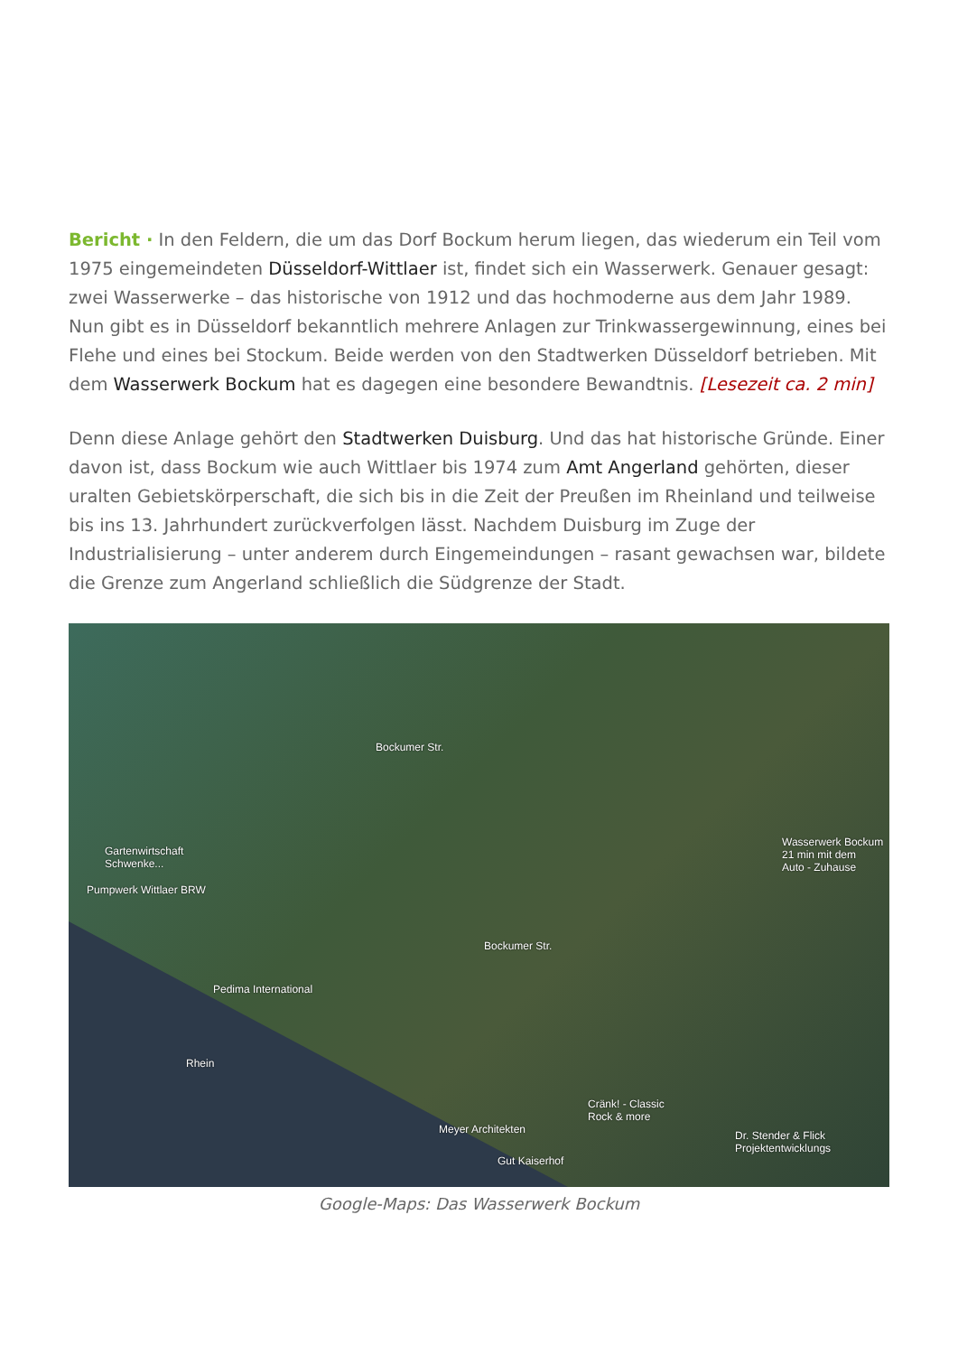Bericht · In den Feldern, die um das Dorf Bockum herum liegen, das wiederum ein Teil vom 1975 eingemeindeten Düsseldorf-Wittlaer ist, findet sich ein Wasserwerk. Genauer gesagt: zwei Wasserwerke – das historische von 1912 und das hochmoderne aus dem Jahr 1989. Nun gibt es in Düsseldorf bekanntlich mehrere Anlagen zur Trinkwassergewinnung, eines bei Flehe und eines bei Stockum. Beide werden von den Stadtwerken Düsseldorf betrieben. Mit dem Wasserwerk Bockum hat es dagegen eine besondere Bewandtnis. [Lesezeit ca. 2 min]
Denn diese Anlage gehört den Stadtwerken Duisburg. Und das hat historische Gründe. Einer davon ist, dass Bockum wie auch Wittlaer bis 1974 zum Amt Angerland gehörten, dieser uralten Gebietskörperschaft, die sich bis in die Zeit der Preußen im Rheinland und teilweise bis ins 13. Jahrhundert zurückverfolgen lässt. Nachdem Duisburg im Zuge der Industrialisierung – unter anderem durch Eingemeindungen – rasant gewachsen war, bildete die Grenze zum Angerland schließlich die Südgrenze der Stadt.
Bockumer Str.
Gartenwirtschaft
Schwenke...
Pumpwerk Wittlaer BRW
Wasserwerk Bockum
21 min mit dem
Auto - Zuhause
Bockumer Str.
Pedima International
Rhein
Cränk! - Classic
Rock & more
Meyer Architekten
Dr. Stender & Flick
Projektentwicklungs
Gut Kaiserhof
Google-Maps: Das Wasserwerk Bockum